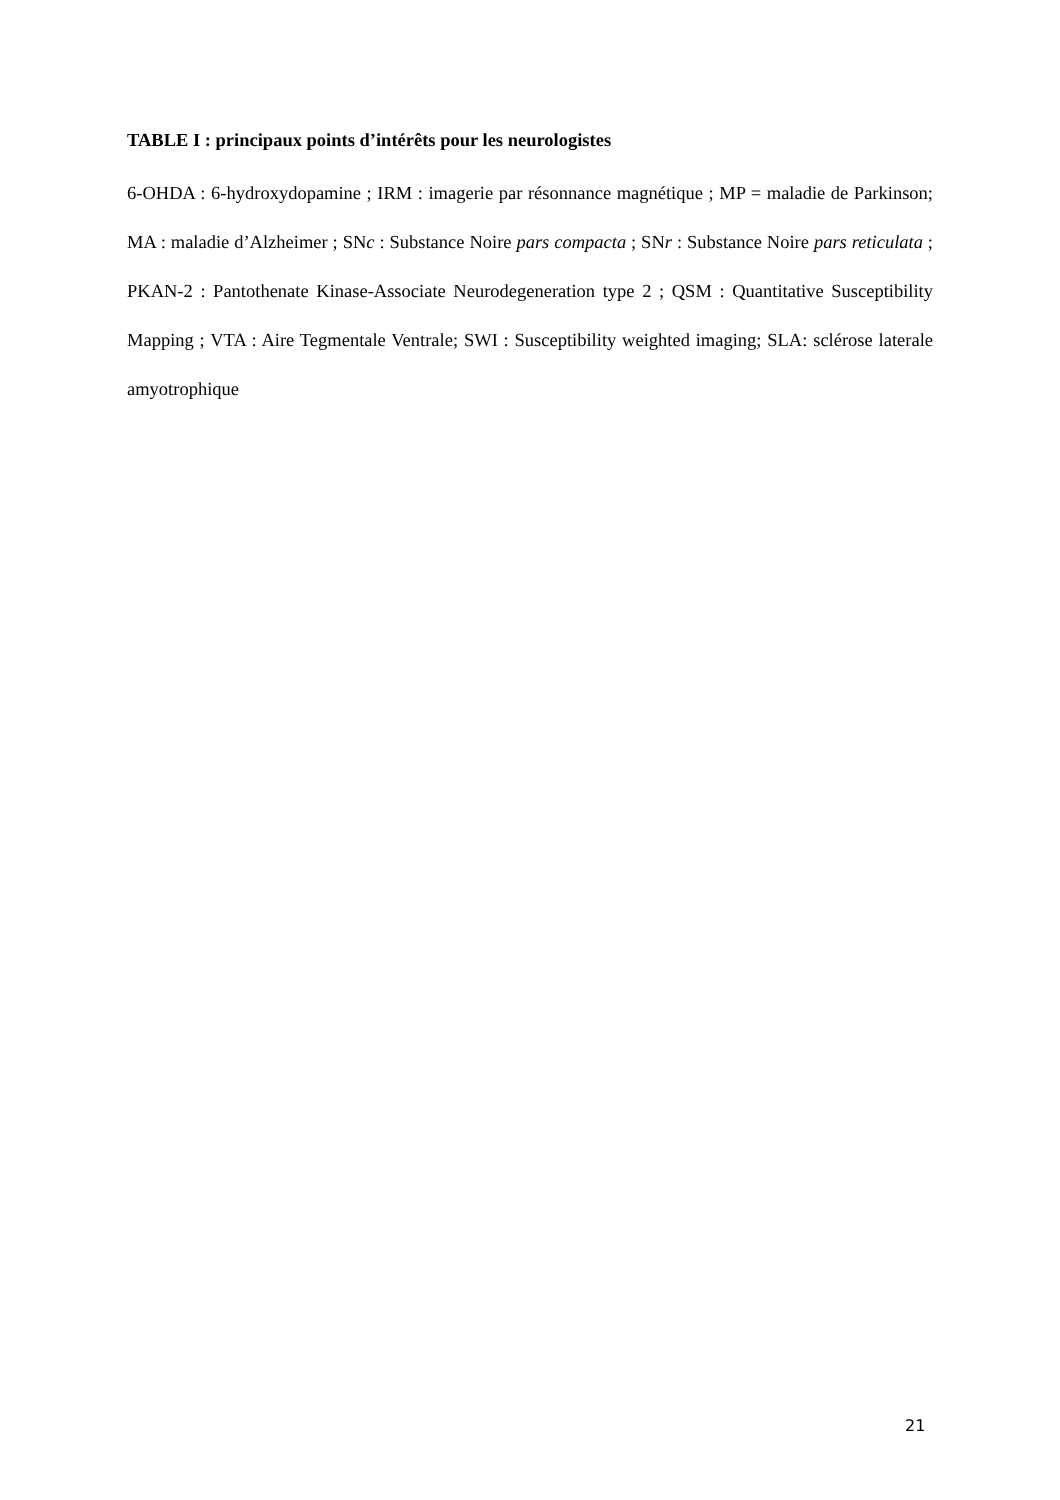TABLE I : principaux points d’intérêts pour les neurologistes
6-OHDA : 6-hydroxydopamine ; IRM : imagerie par résonnance magnétique ; MP = maladie de Parkinson; MA : maladie d’Alzheimer ; SNc : Substance Noire pars compacta ; SNr : Substance Noire pars reticulata ; PKAN-2 : Pantothenate Kinase-Associate Neurodegeneration type 2 ; QSM : Quantitative Susceptibility Mapping ; VTA : Aire Tegmentale Ventrale; SWI : Susceptibility weighted imaging; SLA: sclérose laterale amyotrophique
21